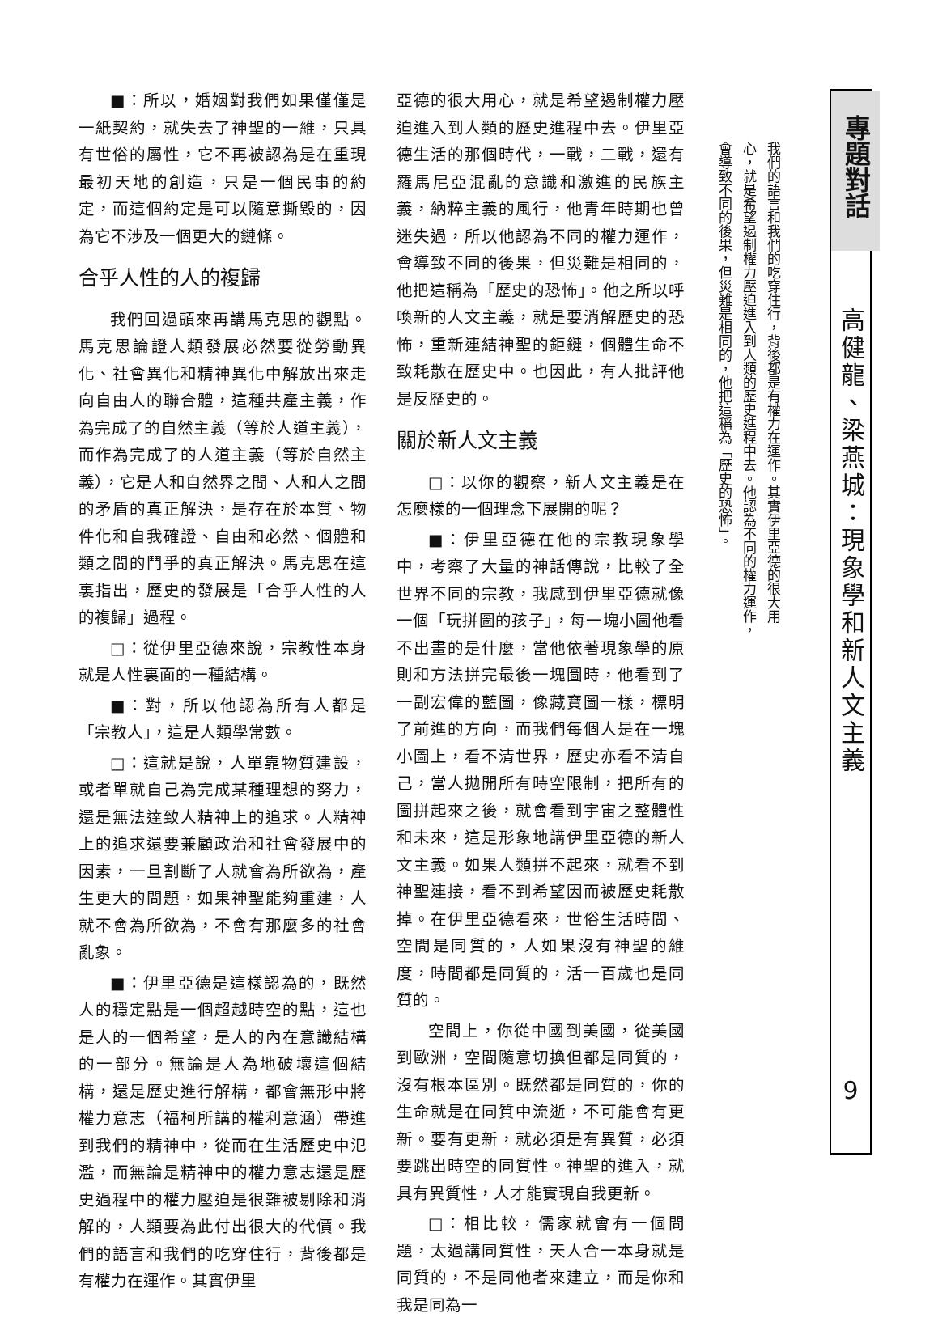■：所以，婚姻對我們如果僅僅是一紙契約，就失去了神聖的一維，只具有世俗的屬性，它不再被認為是在重現最初天地的創造，只是一個民事的約定，而這個約定是可以隨意撕毀的，因為它不涉及一個更大的鏈條。
合乎人性的人的複歸
我們回過頭來再講馬克思的觀點。馬克思論證人類發展必然要從勞動異化、社會異化和精神異化中解放出來走向自由人的聯合體，這種共產主義，作為完成了的自然主義（等於人道主義），而作為完成了的人道主義（等於自然主義），它是人和自然界之間、人和人之間的矛盾的真正解決，是存在於本質、物件化和自我確證、自由和必然、個體和類之間的鬥爭的真正解決。馬克思在這裏指出，歷史的發展是「合乎人性的人的複歸」過程。
□：從伊里亞德來說，宗教性本身就是人性裏面的一種結構。
■：對，所以他認為所有人都是「宗教人」，這是人類學常數。
□：這就是說，人單靠物質建設，或者單就自己為完成某種理想的努力，還是無法達致人精神上的追求。人精神上的追求還要兼顧政治和社會發展中的因素，一旦割斷了人就會為所欲為，產生更大的問題，如果神聖能夠重建，人就不會為所欲為，不會有那麼多的社會亂象。
■：伊里亞德是這樣認為的，既然人的穩定點是一個超越時空的點，這也是人的一個希望，是人的內在意識結構的一部分。無論是人為地破壞這個結構，還是歷史進行解構，都會無形中將權力意志（福柯所講的權利意涵）帶進到我們的精神中，從而在生活歷史中氾濫，而無論是精神中的權力意志還是歷史過程中的權力壓迫是很難被剔除和消解的，人類要為此付出很大的代價。我們的語言和我們的吃穿住行，背後都是有權力在運作。其實伊里
亞德的很大用心，就是希望遏制權力壓迫進入到人類的歷史進程中去。伊里亞德生活的那個時代，一戰，二戰，還有羅馬尼亞混亂的意識和激進的民族主義，納粹主義的風行，他青年時期也曾迷失過，所以他認為不同的權力運作，會導致不同的後果，但災難是相同的，他把這稱為「歷史的恐怖」。他之所以呼喚新的人文主義，就是要消解歷史的恐怖，重新連結神聖的鉅鏈，個體生命不致耗散在歷史中。也因此，有人批評他是反歷史的。
關於新人文主義
□：以你的觀察，新人文主義是在怎麼樣的一個理念下展開的呢？
■：伊里亞德在他的宗教現象學中，考察了大量的神話傳說，比較了全世界不同的宗教，我感到伊里亞德就像一個「玩拼圖的孩子」，每一塊小圖他看不出畫的是什麼，當他依著現象學的原則和方法拼完最後一塊圖時，他看到了一副宏偉的藍圖，像藏寶圖一樣，標明了前進的方向，而我們每個人是在一塊小圖上，看不清世界，歷史亦看不清自己，當人拋開所有時空限制，把所有的圖拼起來之後，就會看到宇宙之整體性和未來，這是形象地講伊里亞德的新人文主義。如果人類拼不起來，就看不到神聖連接，看不到希望因而被歷史耗散掉。在伊里亞德看來，世俗生活時間、空間是同質的，人如果沒有神聖的維度，時間都是同質的，活一百歲也是同質的。
空間上，你從中國到美國，從美國到歐洲，空間隨意切換但都是同質的，沒有根本區別。既然都是同質的，你的生命就是在同質中流逝，不可能會有更新。要有更新，就必須是有異質，必須要跳出時空的同質性。神聖的進入，就具有異質性，人才能實現自我更新。
□：相比較，儒家就會有一個問題，太過講同質性，天人合一本身就是同質的，不是同他者來建立，而是你和我是同為一
我們的語言和我們的吃穿住行，背後都是有權力在運作。其實伊里亞德的很大用心，就是希望遏制權力壓迫進入到人類的歷史進程中去。他認為不同的權力運作，會導致不同的後果，但災難是相同的，他把這稱為「歷史的恐怖」。
專題對話
高健龍、梁燕城：現象學和新人文主義
9